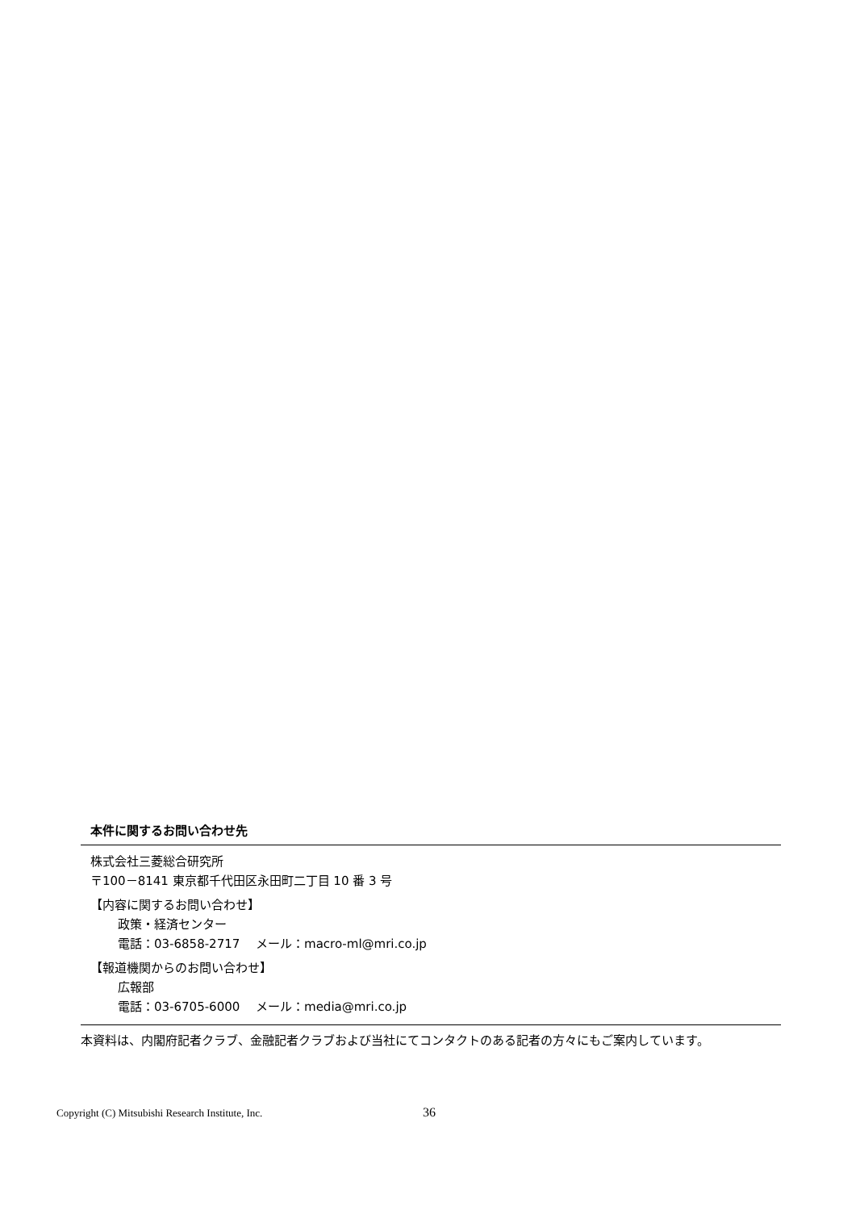本件に関するお問い合わせ先
株式会社三菱総合研究所
〒100－8141 東京都千代田区永田町二丁目 10 番 3 号
【内容に関するお問い合わせ】
政策・経済センター
電話：03-6858-2717　 メール：macro-ml@mri.co.jp
【報道機関からのお問い合わせ】
広報部
電話：03-6705-6000　 メール：media@mri.co.jp
本資料は、内閣府記者クラブ、金融記者クラブおよび当社にてコンタクトのある記者の方々にもご案内しています。
Copyright (C) Mitsubishi Research Institute, Inc.
36